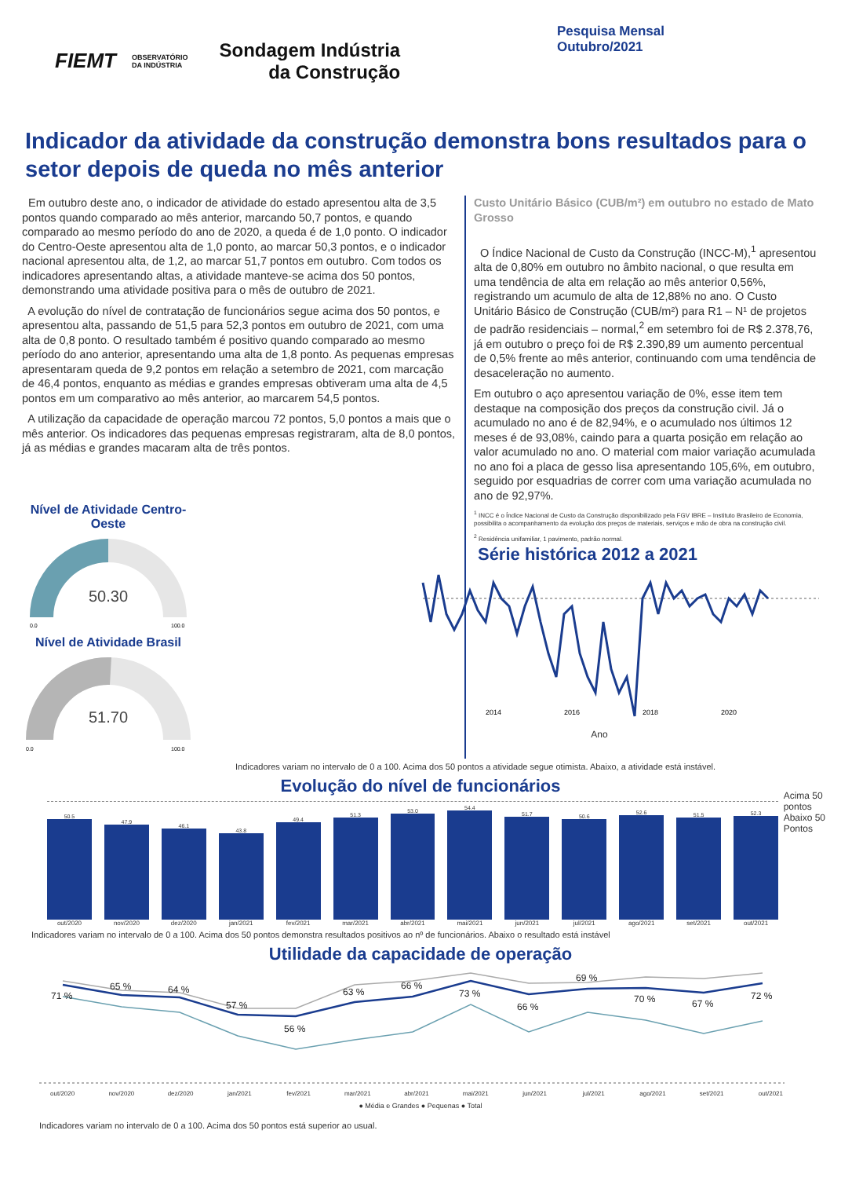FIEMT OBSERVATÓRIO
DA INDÚSTRIA Sondagem Indústria
da Construção
Pesquisa Mensal
Outubro/2021
Indicador da atividade da construção demonstra bons resultados para o setor depois de queda no mês anterior
Em outubro deste ano, o indicador de atividade do estado apresentou alta de 3,5 pontos quando comparado ao mês anterior, marcando 50,7 pontos, e quando comparado ao mesmo período do ano de 2020, a queda é de 1,0 ponto. O indicador do Centro-Oeste apresentou alta de 1,0 ponto, ao marcar 50,3 pontos, e o indicador nacional apresentou alta, de 1,2, ao marcar 51,7 pontos em outubro. Com todos os indicadores apresentando altas, a atividade manteve-se acima dos 50 pontos, demonstrando uma atividade positiva para o mês de outubro de 2021.
A evolução do nível de contratação de funcionários segue acima dos 50 pontos, e apresentou alta, passando de 51,5 para 52,3 pontos em outubro de 2021, com uma alta de 0,8 ponto. O resultado também é positivo quando comparado ao mesmo período do ano anterior, apresentando uma alta de 1,8 ponto. As pequenas empresas apresentaram queda de 9,2 pontos em relação a setembro de 2021, com marcação de 46,4 pontos, enquanto as médias e grandes empresas obtiveram uma alta de 4,5 pontos em um comparativo ao mês anterior, ao marcarem 54,5 pontos.
A utilização da capacidade de operação marcou 72 pontos, 5,0 pontos a mais que o mês anterior. Os indicadores das pequenas empresas registraram, alta de 8,0 pontos, já as médias e grandes macaram alta de três pontos.
Nível de Atividade Centro-Oeste
50.30
0.0
100.0
Nível de Atividade Brasil
51.70
0.0
100.0
Custo Unitário Básico (CUB/m²) em outubro no estado de Mato Grosso
O Índice Nacional de Custo da Construção (INCC-M),<sup>1</sup> apresentou alta de 0,80% em outubro no âmbito nacional, o que resulta em uma tendência de alta em relação ao mês anterior 0,56%, registrando um acumulo de alta de 12,88% no ano. O Custo Unitário Básico de Construção (CUB/m²) para R1 – N¹ de projetos de padrão residenciais – normal,<sup>2</sup> em setembro foi de R$ 2.378,76, já em outubro o preço foi de R$ 2.390,89 um aumento percentual de 0,5% frente ao mês anterior, continuando com uma tendência de desaceleração no aumento.
Em outubro o aço apresentou variação de 0%, esse item tem destaque na composição dos preços da construção civil. Já o acumulado no ano é de 82,94%, e o acumulado nos últimos 12 meses é de 93,08%, caindo para a quarta posição em relação ao valor acumulado no ano. O material com maior variação acumulada no ano foi a placa de gesso lisa apresentando 105,6%, em outubro, seguido por esquadrias de correr com uma variação acumulada no ano de 92,97%.
<sup>1</sup> INCC é o Índice Nacional de Custo da Construção disponibilizado pela FGV IBRE – Instituto Brasileiro de Economia, possibilita o acompanhamento da evolução dos preços de materiais, serviços e mão de obra na construção civil.
<sup>2</sup> Residência unifamiliar, 1 pavimento, padrão normal.
Série histórica 2012 a 2021
2014
2016
2018
2020
Ano
Indicadores variam no intervalo de 0 a 100. Acima dos 50 pontos a atividade segue otimista. Abaixo, a atividade está instável.
Evolução do nível de funcionários
Acima 50
pontos
Abaixo 50
Pontos
50.5
47.9
46.1
43.8
49.4
51.3
53.0
54.4
51.7
50.6
52.6
51.5
52.3
out/2020 nov/2020 dez/2020 jan/2021 fev/2021 mar/2021 abr/2021 mai/2021 jun/2021 jul/2021 ago/2021 set/2021 out/2021
Indicadores variam no intervalo de 0 a 100. Acima dos 50 pontos demonstra resultados positivos ao nº de funcionários. Abaixo o resultado está instável
Utilidade da capacidade de operação
71 %
65 %
64 %
57 %
56 %
63 %
66 %
73 %
66 %
69 %
70 %
67 %
72 %
out/2020 nov/2020 dez/2020 jan/2021 fev/2021 mar/2021 abr/2021 mai/2021 jun/2021 jul/2021 ago/2021 set/2021 out/2021
● Média e Grandes ● Pequenas ● Total
Indicadores variam no intervalo de 0 a 100. Acima dos 50 pontos está superior ao usual.